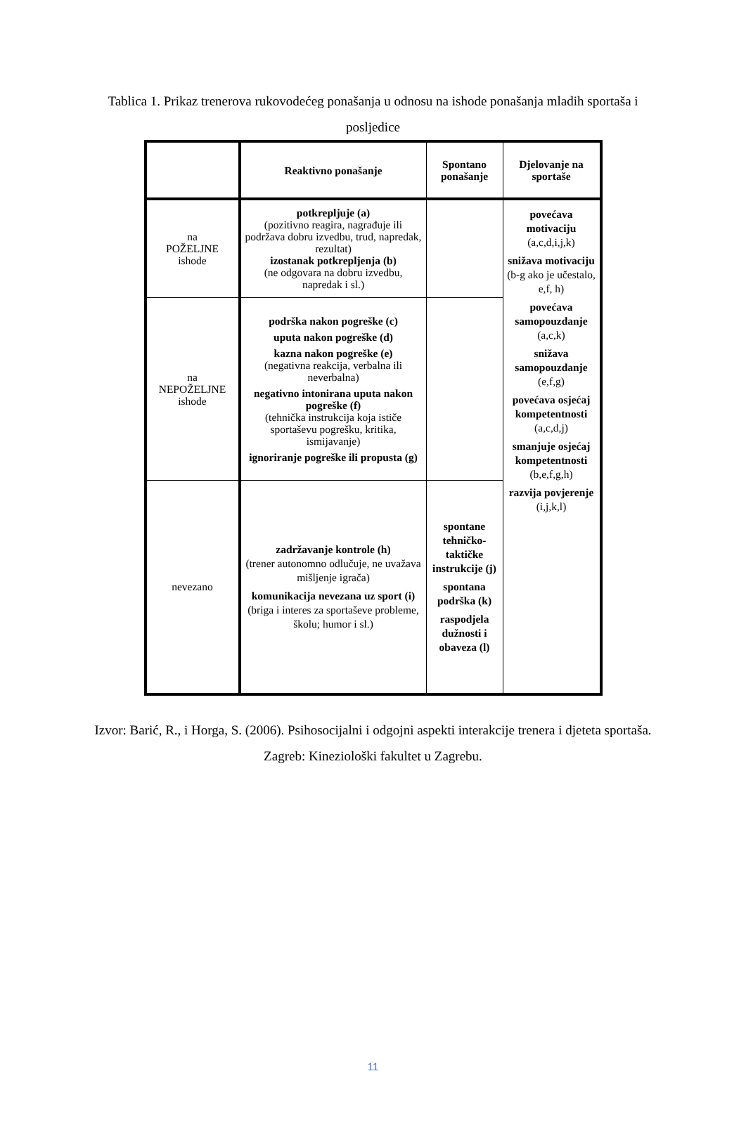Tablica 1. Prikaz trenerova rukovodećeg ponašanja u odnosu na ishode ponašanja mladih sportaša i posljedice
| | Reaktivno ponašanje | Spontano ponašanje | Djelovanje na sportaše |
| na POŽELJNE ishode | potkrepljuje (a) (pozitivno reagira, nagrađuje ili podržava dobru izvedbu, trud, napredak, rezultat) izostanak potkrepljenja (b) (ne odgovara na dobru izvedbu, napredak i sl.) | | povećava motivaciju (a,c,d,i,j,k) snižava motivaciju (b-g ako je učestalo, e,f, h) povećava samopouzdanje (a,c,k) snižava samopouzdanje (e,f,g) povećava osjećaj kompetentnosti (a,c,d,j) smanjuje osjećaj kompetentnosti (b,e,f,g,h) razvija povjerenje (i,j,k,l) |
| na NEPOŽELJNE ishode | podrška nakon pogreške (c) uputa nakon pogreške (d) kazna nakon pogreške (e) (negativna reakcija, verbalna ili neverbalna) negativno intonirana uputa nakon pogreške (f) (tehnička instrukcija koja ističe sportaševu pogrešku, kritika, ismijavanje) ignoriranje pogreške ili propusta (g) | | |
| nevezano | zadržavanje kontrole (h) (trener autonomno odlučuje, ne uvažava mišljenje igrača) komunikacija nevezana uz sport (i) (briga i interes za sportaševe probleme, školu; humor i sl.) | spontane tehničko-taktičke instrukcije (j) spontana podrška (k) raspodjela dužnosti i obaveza (l) | |
Izvor: Barić, R., i Horga, S. (2006). Psihosocijalni i odgojni aspekti interakcije trenera i djeteta sportaša. Zagreb: Kineziološki fakultet u Zagrebu.
11